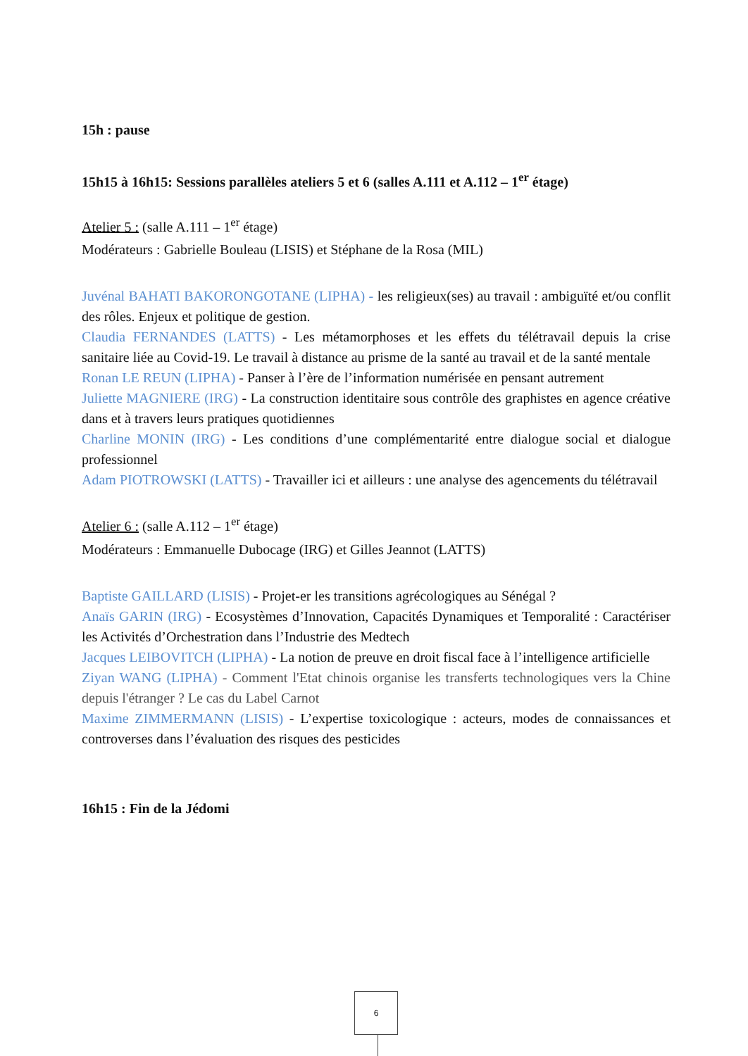15h : pause
15h15 à 16h15: Sessions parallèles ateliers 5 et 6 (salles A.111 et A.112 – 1<sup>er</sup> étage)
Atelier 5 : (salle A.111 – 1<sup>er</sup> étage)
Modérateurs : Gabrielle Bouleau (LISIS) et Stéphane de la Rosa (MIL)
Juvénal BAHATI BAKORONGOTANE (LIPHA) - les religieux(ses) au travail : ambiguïté et/ou conflit des rôles. Enjeux et politique de gestion.
Claudia FERNANDES (LATTS) - Les métamorphoses et les effets du télétravail depuis la crise sanitaire liée au Covid-19. Le travail à distance au prisme de la santé au travail et de la santé mentale
Ronan LE REUN (LIPHA) - Panser à l’ère de l’information numérisée en pensant autrement
Juliette MAGNIERE (IRG) - La construction identitaire sous contrôle des graphistes en agence créative dans et à travers leurs pratiques quotidiennes
Charline MONIN (IRG) - Les conditions d’une complémentarité entre dialogue social et dialogue professionnel
Adam PIOTROWSKI (LATTS) - Travailler ici et ailleurs : une analyse des agencements du télétravail
Atelier 6 : (salle A.112 – 1<sup>er</sup> étage)
Modérateurs : Emmanuelle Dubocage (IRG) et Gilles Jeannot (LATTS)
Baptiste GAILLARD (LISIS) - Projet-er les transitions agrécologiques au Sénégal ?
Anaïs GARIN (IRG) - Ecosystèmes d’Innovation, Capacités Dynamiques et Temporalité : Caractériser les Activités d’Orchestration dans l’Industrie des Medtech
Jacques LEIBOVITCH (LIPHA) - La notion de preuve en droit fiscal face à l’intelligence artificielle
Ziyan WANG (LIPHA) - Comment l'Etat chinois organise les transferts technologiques vers la Chine depuis l'étranger ? Le cas du Label Carnot
Maxime ZIMMERMANN (LISIS) - L’expertise toxicologique : acteurs, modes de connaissances et controverses dans l’évaluation des risques des pesticides
16h15 : Fin de la Jédomi
6